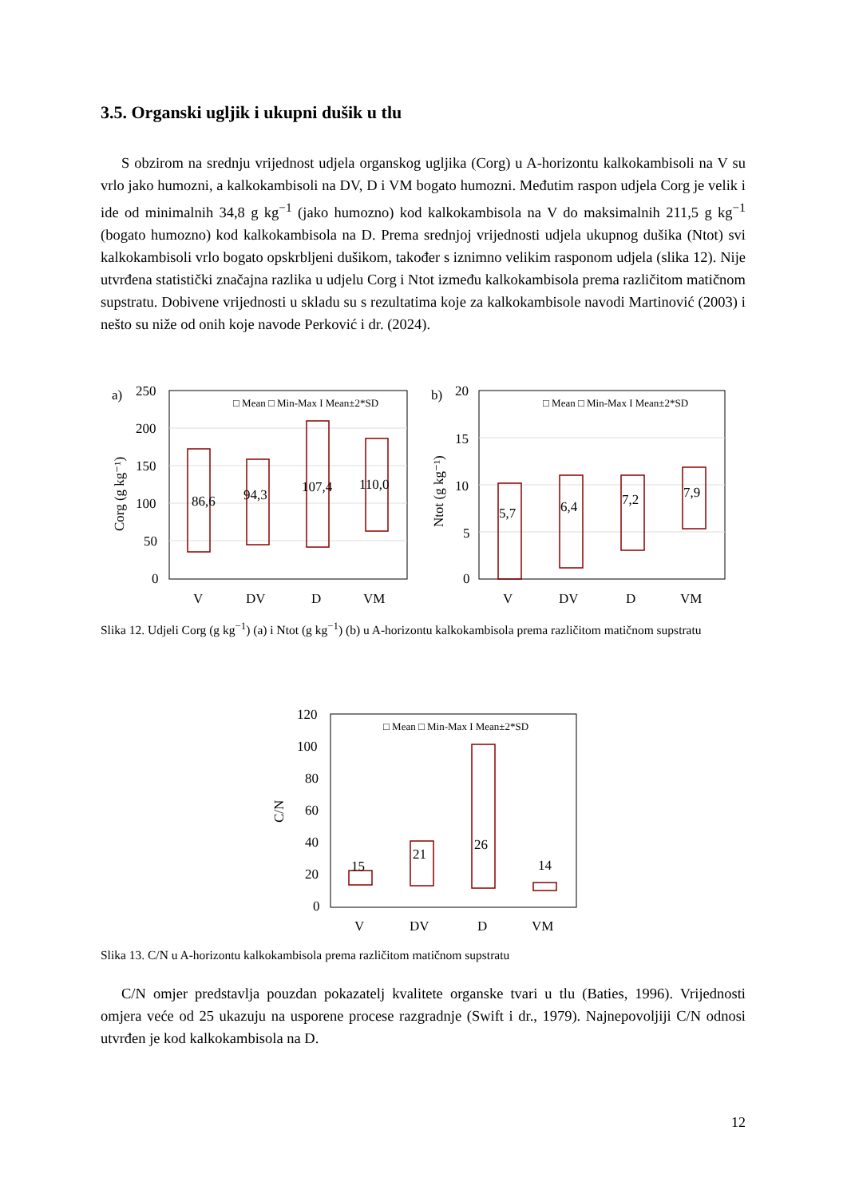3.5. Organski ugljik i ukupni dušik u tlu
S obzirom na srednju vrijednost udjela organskog ugljika (Corg) u A-horizontu kalkokambisoli na V su vrlo jako humozni, a kalkokambisoli na DV, D i VM bogato humozni. Međutim raspon udjela Corg je velik i ide od minimalnih 34,8 g kg<sup>−1</sup> (jako humozno) kod kalkokambisola na V do maksimalnih 211,5 g kg<sup>−1</sup> (bogato humozno) kod kalkokambisola na D. Prema srednjoj vrijednosti udjela ukupnog dušika (Ntot) svi kalkokambisoli vrlo bogato opskrbljeni dušikom, također s iznimno velikim rasponom udjela (slika 12). Nije utvrđena statistički značajna razlika u udjelu Corg i Ntot između kalkokambisola prema različitom matičnom supstratu. Dobivene vrijednosti u skladu su s rezultatima koje za kalkokambisole navodi Martinović (2003) i nešto su niže od onih koje navode Perković i dr. (2024).
250
200
150
100
50
0
20
15
10
5
0
a)
b)
86,6
94,3
107,4
110,0
5,7
6,4
7,2
7,9
V
DV
D
VM
V
DV
D
VM
□ Mean □ Min-Max I Mean±2*SD
□ Mean □ Min-Max I Mean±2*SD
Corg (g kg⁻¹)
Ntot (g kg⁻¹)
Slika 12. Udjeli Corg (g kg<sup>−1</sup>) (a) i Ntot (g kg<sup>−1</sup>) (b) u A-horizontu kalkokambisola prema različitom matičnom supstratu
120
100
80
60
40
20
0
15
21
26
14
V
DV
D
VM
□ Mean □ Min-Max I Mean±2*SD
C/N
Slika 13. C/N u A-horizontu kalkokambisola prema različitom matičnom supstratu
C/N omjer predstavlja pouzdan pokazatelj kvalitete organske tvari u tlu (Baties, 1996). Vrijednosti omjera veće od 25 ukazuju na usporene procese razgradnje (Swift i dr., 1979). Najnepovoljiji C/N odnosi utvrđen je kod kalkokambisola na D.
12